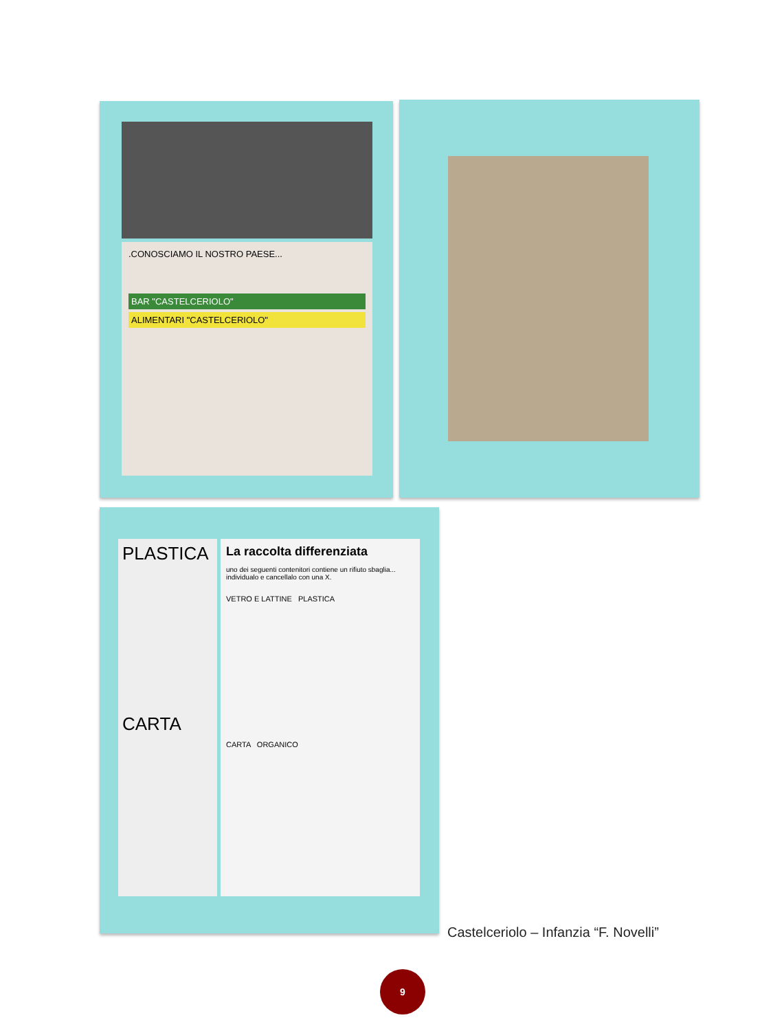.CONOSCIAMO IL NOSTRO PAESE...
BAR "CASTELCERIOLO"
ALIMENTARI "CASTELCERIOLO"
PLASTICA
CARTA
La raccolta differenziata
uno dei seguenti contenitori contiene un rifiuto sbaglia... individualo e cancellalo con una X.
VETRO E LATTINE PLASTICA
CARTA ORGANICO
Castelceriolo – Infanzia “F. Novelli”
9